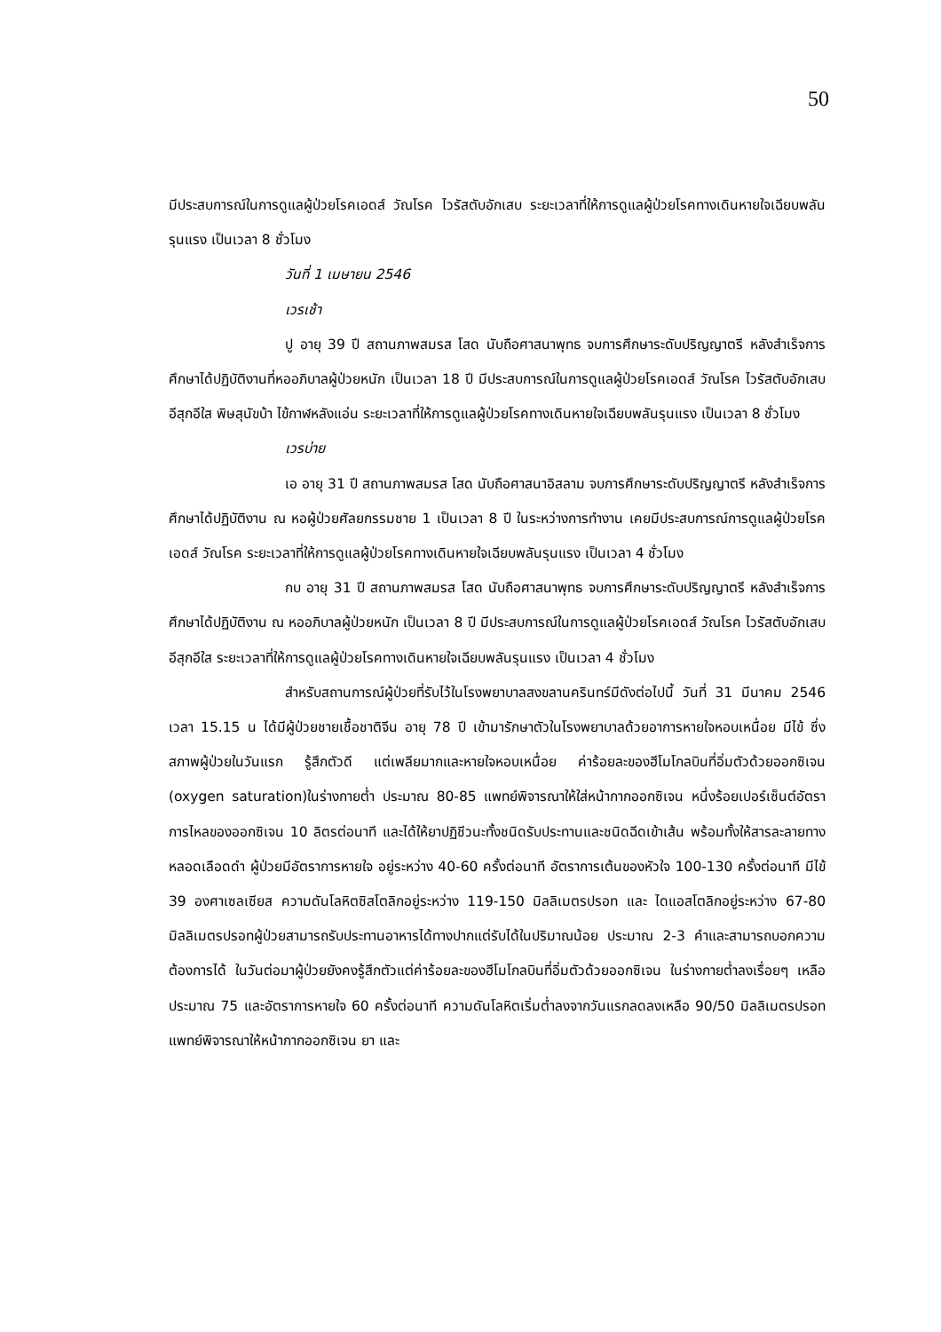50
มีประสบการณ์ในการดูแลผู้ป่วยโรคเอดส์ วัณโรค ไวรัสตับอักเสบ ระยะเวลาที่ให้การดูแลผู้ป่วยโรคทางเดินหายใจเฉียบพลันรุนแรง เป็นเวลา 8 ชั่วโมง
วันที่ 1 เมษายน 2546
เวรเช้า
ปู อายุ 39 ปี สถานภาพสมรส โสด นับถือศาสนาพุทธ จบการศึกษาระดับปริญญาตรี หลังสำเร็จการศึกษาได้ปฏิบัติงานที่หออภิบาลผู้ป่วยหนัก เป็นเวลา 18 ปี มีประสบการณ์ในการดูแลผู้ป่วยโรคเอดส์ วัณโรค ไวรัสตับอักเสบ อีสุกอีใส พิษสุนัขบ้า ไข้กาฬหลังแอ่น ระยะเวลาที่ให้การดูแลผู้ป่วยโรคทางเดินหายใจเฉียบพลันรุนแรง เป็นเวลา 8 ชั่วโมง
เวรบ่าย
เอ อายุ 31 ปี สถานภาพสมรส โสด นับถือศาสนาอิสลาม จบการศึกษาระดับปริญญาตรี หลังสำเร็จการศึกษาได้ปฏิบัติงาน ณ หอผู้ป่วยศัลยกรรมชาย 1 เป็นเวลา 8 ปี ในระหว่างการทำงาน เคยมีประสบการณ์การดูแลผู้ป่วยโรคเอดส์ วัณโรค ระยะเวลาที่ให้การดูแลผู้ป่วยโรคทางเดินหายใจเฉียบพลันรุนแรง เป็นเวลา 4 ชั่วโมง
กบ อายุ 31 ปี สถานภาพสมรส โสด นับถือศาสนาพุทธ จบการศึกษาระดับปริญญาตรี หลังสำเร็จการศึกษาได้ปฏิบัติงาน ณ หออภิบาลผู้ป่วยหนัก เป็นเวลา 8 ปี มีประสบการณ์ในการดูแลผู้ป่วยโรคเอดส์ วัณโรค ไวรัสตับอักเสบ อีสุกอีใส ระยะเวลาที่ให้การดูแลผู้ป่วยโรคทางเดินหายใจเฉียบพลันรุนแรง เป็นเวลา 4 ชั่วโมง
สำหรับสถานการณ์ผู้ป่วยที่รับไว้ในโรงพยาบาลสงขลานครินทร์มีดังต่อไปนี้ วันที่ 31 มีนาคม 2546 เวลา 15.15 น ได้มีผู้ป่วยชายเชื้อชาติจีน อายุ 78 ปี เข้ามารักษาตัวในโรงพยาบาลด้วยอาการหายใจหอบเหนื่อย มีไข้ ซึ่งสภาพผู้ป่วยในวันแรก รู้สึกตัวดี แต่เพลียมากและหายใจหอบเหนื่อย ค่าร้อยละของฮีโมโกลบินที่อิ่มตัวด้วยออกซิเจน (oxygen saturation)ในร่างกายต่ำ ประมาณ 80-85 แพทย์พิจารณาให้ใส่หน้ากากออกซิเจน หนึ่งร้อยเปอร์เซ็นต์อัตราการไหลของออกซิเจน 10 ลิตรต่อนาที และได้ให้ยาปฏิชีวนะทั้งชนิดรับประทานและชนิดฉีดเข้าเส้น พร้อมทั้งให้สารละลายทางหลอดเลือดดำ ผู้ป่วยมีอัตราการหายใจ อยู่ระหว่าง 40-60 ครั้งต่อนาที อัตราการเต้นของหัวใจ 100-130 ครั้งต่อนาที มีไข้ 39 องศาเซลเซียส ความดันโลหิตซิสโตลิกอยู่ระหว่าง 119-150 มิลลิเมตรปรอท และ ไดแอสโตลิกอยู่ระหว่าง 67-80 มิลลิเมตรปรอทผู้ป่วยสามารถรับประทานอาหารได้ทางปากแต่รับได้ในปริมาณน้อย ประมาณ 2-3 คำและสามารถบอกความต้องการได้ ในวันต่อมาผู้ป่วยยังคงรู้สึกตัวแต่ค่าร้อยละของฮีโมโกลบินที่อิ่มตัวด้วยออกซิเจน ในร่างกายต่ำลงเรื่อยๆ เหลือประมาณ 75 และอัตราการหายใจ 60 ครั้งต่อนาที ความดันโลหิตเริ่มต่ำลงจากวันแรกลดลงเหลือ 90/50 มิลลิเมตรปรอท แพทย์พิจารณาให้หน้ากากออกซิเจน ยา และ